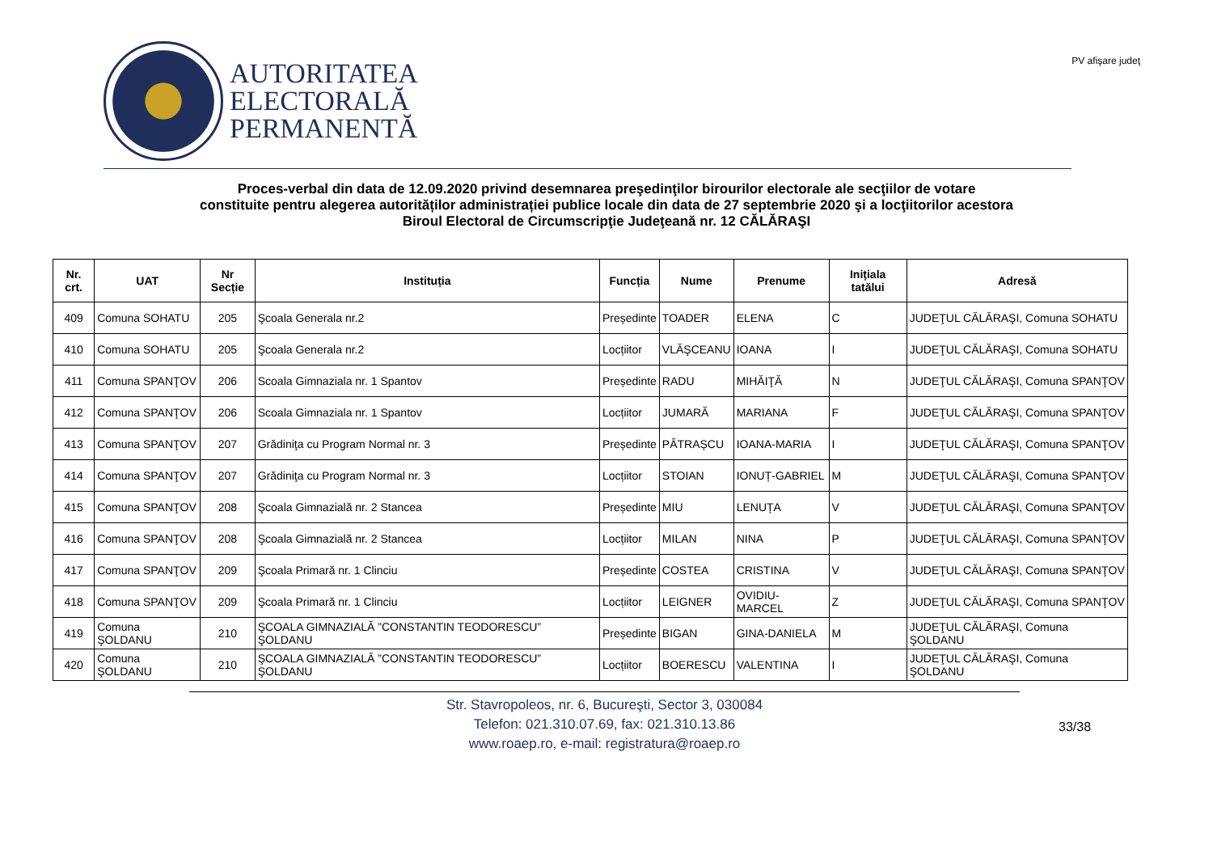AUTORITATEA
ELECTORALĂ
PERMANENTĂ
PV afişare judeţ
Proces-verbal din data de 12.09.2020 privind desemnarea preşedinţilor birourilor electorale ale secţiilor de votare
constituite pentru alegerea autorităților administrației publice locale din data de 27 septembrie 2020 şi a locţiitorilor acestora
Biroul Electoral de Circumscripţie Judeţeană nr. 12 CĂLĂRAŞI
| Nr. crt. | UAT | Nr Secție | Instituția | Funcția | Nume | Prenume | Inițiala tatălui | Adresă |
| --- | --- | --- | --- | --- | --- | --- | --- | --- |
| 409 | Comuna SOHATU | 205 | Şcoala Generala nr.2 | Președinte | TOADER | ELENA | C | JUDEŢUL CĂLĂRAŞI, Comuna SOHATU |
| 410 | Comuna SOHATU | 205 | Şcoala Generala nr.2 | Locțiitor | VLĂŞCEANU | IOANA | I | JUDEŢUL CĂLĂRAŞI, Comuna SOHATU |
| 411 | Comuna SPANŢOV | 206 | Scoala Gimnaziala nr. 1 Spantov | Președinte | RADU | MIHĂIŢĂ | N | JUDEŢUL CĂLĂRAŞI, Comuna SPANŢOV |
| 412 | Comuna SPANŢOV | 206 | Scoala Gimnaziala nr. 1 Spantov | Locțiitor | JUMARĂ | MARIANA | F | JUDEŢUL CĂLĂRAŞI, Comuna SPANŢOV |
| 413 | Comuna SPANŢOV | 207 | Grădiniţa cu Program Normal nr. 3 | Președinte | PĂTRAȘCU | IOANA-MARIA | I | JUDEŢUL CĂLĂRAŞI, Comuna SPANŢOV |
| 414 | Comuna SPANŢOV | 207 | Grădiniţa cu Program Normal nr. 3 | Locțiitor | STOIAN | IONUȚ-GABRIEL | M | JUDEŢUL CĂLĂRAŞI, Comuna SPANŢOV |
| 415 | Comuna SPANŢOV | 208 | Şcoala Gimnazială nr. 2 Stancea | Președinte | MIU | LENUȚA | V | JUDEŢUL CĂLĂRAŞI, Comuna SPANŢOV |
| 416 | Comuna SPANŢOV | 208 | Şcoala Gimnazială nr. 2 Stancea | Locțiitor | MILAN | NINA | P | JUDEŢUL CĂLĂRAŞI, Comuna SPANŢOV |
| 417 | Comuna SPANŢOV | 209 | Şcoala Primară nr. 1 Clinciu | Președinte | COSTEA | CRISTINA | V | JUDEŢUL CĂLĂRAŞI, Comuna SPANŢOV |
| 418 | Comuna SPANŢOV | 209 | Şcoala Primară nr. 1 Clinciu | Locțiitor | LEIGNER | OVIDIU-MARCEL | Z | JUDEŢUL CĂLĂRAŞI, Comuna SPANŢOV |
| 419 | Comuna ŞOLDANU | 210 | ŞCOALA GIMNAZIALĂ ”CONSTANTIN TEODORESCU” ŞOLDANU | Președinte | BIGAN | GINA-DANIELA | M | JUDEŢUL CĂLĂRAŞI, Comuna ŞOLDANU |
| 420 | Comuna ŞOLDANU | 210 | ŞCOALA GIMNAZIALĂ ”CONSTANTIN TEODORESCU” ŞOLDANU | Locțiitor | BOERESCU | VALENTINA | I | JUDEŢUL CĂLĂRAŞI, Comuna ŞOLDANU |
Str. Stavropoleos, nr. 6, Bucureşti, Sector 3, 030084
Telefon: 021.310.07.69, fax: 021.310.13.86
www.roaep.ro, e-mail: registratura@roaep.ro
33/38